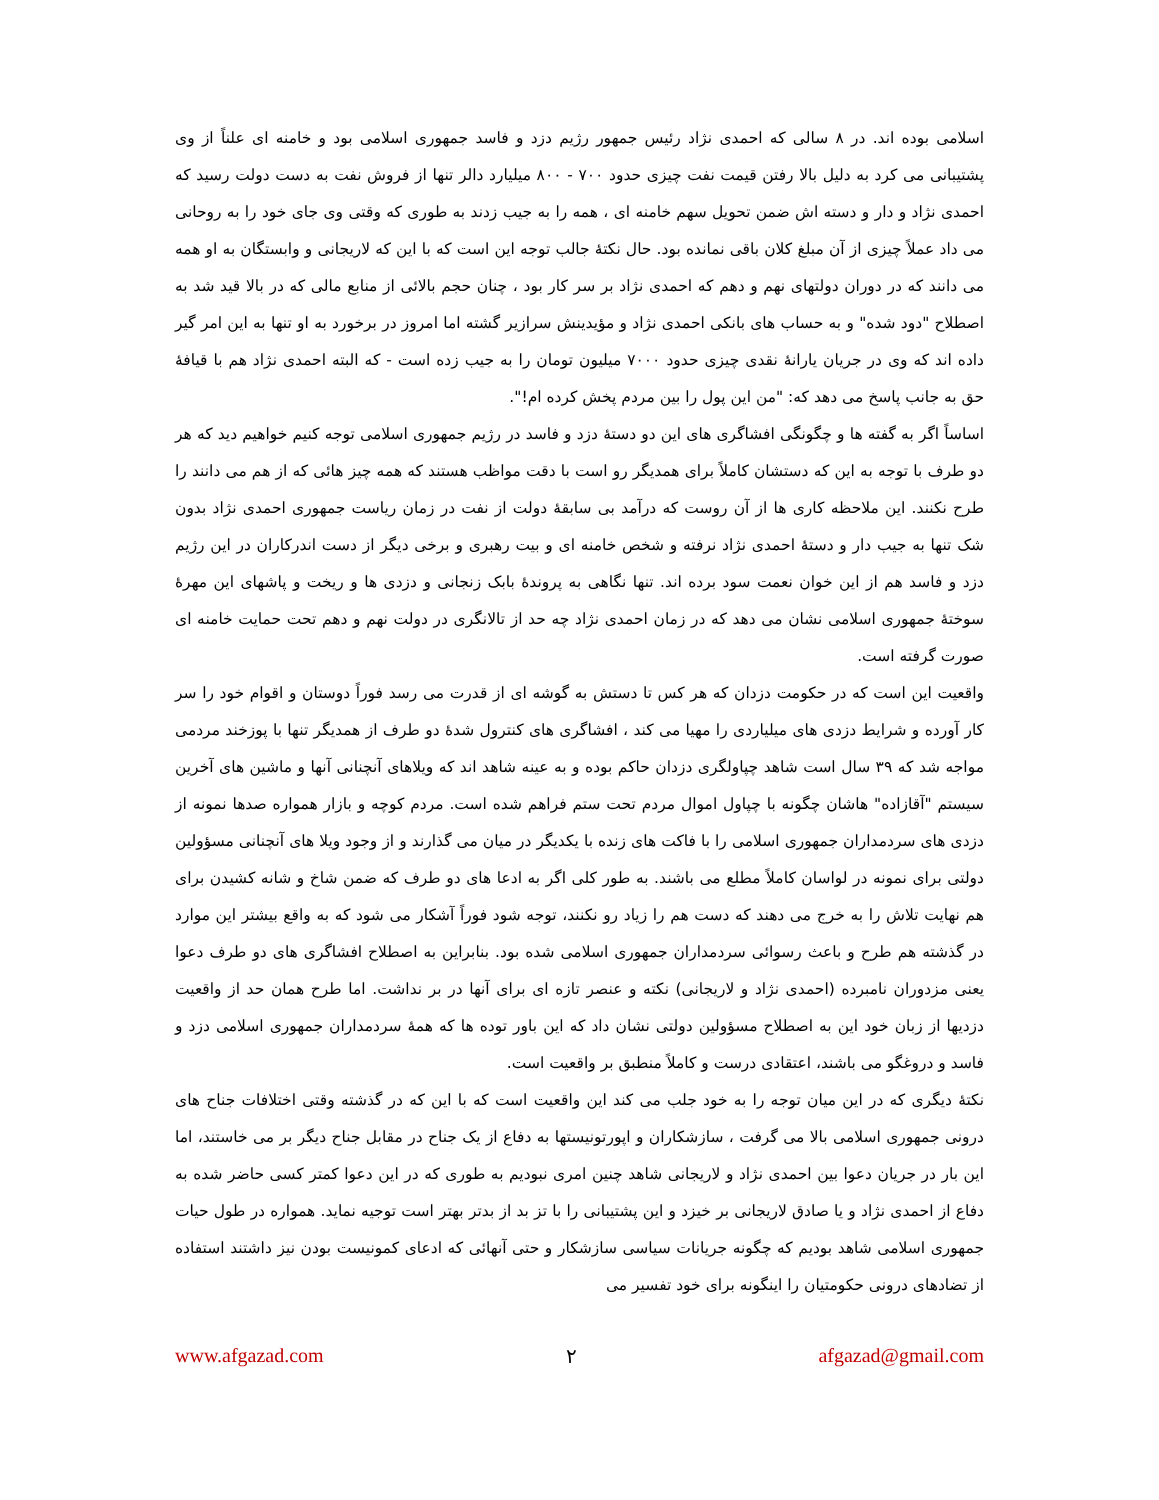اسلامی بوده اند. در ۸ سالی که احمدی نژاد رئیس جمهور رژیم دزد و فاسد جمهوری اسلامی بود و خامنه ای علناً از وی پشتیبانی می کرد به دلیل بالا رفتن قیمت نفت چیزی حدود ۷۰۰ - ۸۰۰ میلیارد دالر تنها از فروش نفت به دست دولت رسید که احمدی نژاد و دار و دسته اش ضمن تحویل سهم خامنه ای ، همه را به جیب زدند به طوری که وقتی وی جای خود را به روحانی می داد عملاً چیزی از آن مبلغ کلان باقی نمانده بود. حال نکتهٔ جالب توجه این است که با این که لاریجانی و وابستگان به او همه می دانند که در دوران دولتهای نهم و دهم که احمدی نژاد بر سر کار بود ، چنان حجم بالائی از منابع مالی که در بالا قید شد به اصطلاح "دود شده" و به حساب های بانکی احمدی نژاد و مؤیدینش سرازیر گشته اما امروز در برخورد به او تنها به این امر گیر داده اند که وی در جریان یارانهٔ نقدی چیزی حدود ۷۰۰۰ میلیون تومان را به جیب زده است - که البته احمدی نژاد هم با قیافهٔ حق به جانب پاسخ می دهد که: "من این پول را بین مردم پخش کرده ام!".
اساساً اگر به گفته ها و چگونگی افشاگری های این دو دستهٔ دزد و فاسد در رژیم جمهوری اسلامی توجه کنیم خواهیم دید که هر دو طرف با توجه به این که دستشان کاملاً برای همدیگر رو است با دقت مواظب هستند که همه چیز هائی که از هم می دانند را طرح نکنند. این ملاحظه کاری ها از آن روست که درآمد بی سابقهٔ دولت از نفت در زمان ریاست جمهوری احمدی نژاد بدون شک تنها به جیب دار و دستهٔ احمدی نژاد نرفته و شخص خامنه ای و بیت رهبری و برخی دیگر از دست اندرکاران در این رژیم دزد و فاسد هم از این خوان نعمت سود برده اند. تنها نگاهی به پروندهٔ بابک زنجانی و دزدی ها و ریخت و پاشهای این مهرهٔ سوختهٔ جمهوری اسلامی نشان می دهد که در زمان احمدی نژاد چه حد از تالانگری در دولت نهم و دهم تحت حمایت خامنه ای صورت گرفته است.
واقعیت این است که در حکومت دزدان که هر کس تا دستش به گوشه ای از قدرت می رسد فوراً دوستان و اقوام خود را سر کار آورده و شرایط دزدی های میلیاردی را مهیا می کند ، افشاگری های کنترول شدهٔ دو طرف از همدیگر تنها با پوزخند مردمی مواجه شد که ۳۹ سال است شاهد چپاولگری دزدان حاکم بوده و به عینه شاهد اند که ویلاهای آنچنانی آنها و ماشین های آخرین سیستم "آقازاده" هاشان چگونه با چپاول اموال مردم تحت ستم فراهم شده است. مردم کوچه و بازار همواره صدها نمونه از دزدی های سردمداران جمهوری اسلامی را با فاکت های زنده با یکدیگر در میان می گذارند و از وجود ویلا های آنچنانی مسؤولین دولتی برای نمونه در لواسان کاملاً مطلع می باشند. به طور کلی اگر به ادعا های دو طرف که ضمن شاخ و شانه کشیدن برای هم نهایت تلاش را به خرج می دهند که دست هم را زیاد رو نکنند، توجه شود فوراً آشکار می شود که به واقع بیشتر این موارد در گذشته هم طرح و باعث رسوائی سردمداران جمهوری اسلامی شده بود. بنابراین به اصطلاح افشاگری های دو طرف دعوا یعنی مزدوران نامبرده (احمدی نژاد و لاریجانی) نکته و عنصر تازه ای برای آنها در بر نداشت. اما طرح همان حد از واقعیت دزدیها از زبان خود این به اصطلاح مسؤولین دولتی نشان داد که این باور توده ها که همهٔ سردمداران جمهوری اسلامی دزد و فاسد و دروغگو می باشند، اعتقادی درست و کاملاً منطبق بر واقعیت است.
نکتهٔ دیگری که در این میان توجه را به خود جلب می کند این واقعیت است که با این که در گذشته وقتی اختلافات جناح های درونی جمهوری اسلامی بالا می گرفت ، سازشکاران و اپورتونیستها به دفاع از یک جناح در مقابل جناح دیگر بر می خاستند، اما این بار در جریان دعوا بین احمدی نژاد و لاریجانی شاهد چنین امری نبودیم به طوری که در این دعوا کمتر کسی حاضر شده به دفاع از احمدی نژاد و یا صادق لاریجانی بر خیزد و این پشتیبانی را با تز بد از بدتر بهتر است توجیه نماید. همواره در طول حیات جمهوری اسلامی شاهد بودیم که چگونه جریانات سیاسی سازشکار و حتی آنهائی که ادعای کمونیست بودن نیز داشتند استفاده از تضادهای درونی حکومتیان را اینگونه برای خود تفسیر می
www.afgazad.com ۲ afgazad@gmail.com